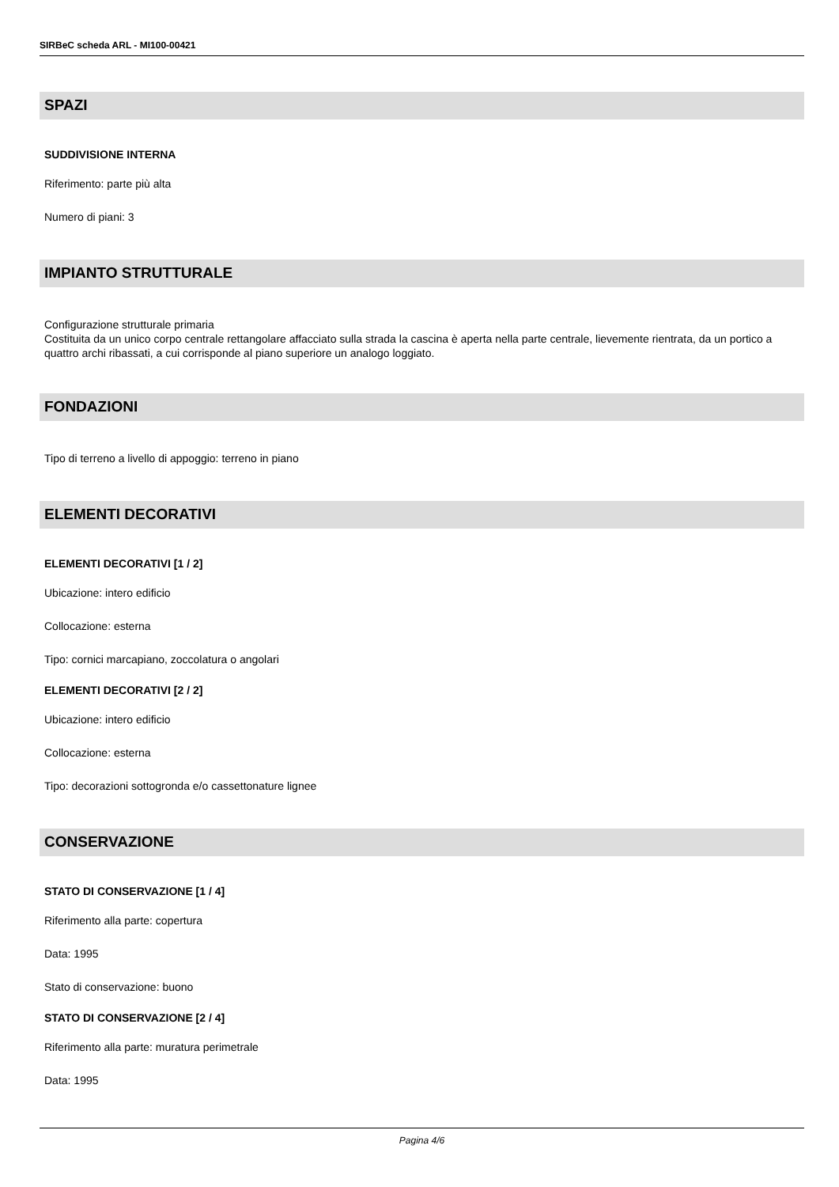SIRBeC scheda ARL - MI100-00421
SPAZI
SUDDIVISIONE INTERNA
Riferimento: parte più alta
Numero di piani: 3
IMPIANTO STRUTTURALE
Configurazione strutturale primaria
Costituita da un unico corpo centrale rettangolare affacciato sulla strada la cascina è aperta nella parte centrale, lievemente rientrata, da un portico a quattro archi ribassati, a cui corrisponde al piano superiore un analogo loggiato.
FONDAZIONI
Tipo di terreno a livello di appoggio: terreno in piano
ELEMENTI DECORATIVI
ELEMENTI DECORATIVI [1 / 2]
Ubicazione: intero edificio
Collocazione: esterna
Tipo: cornici marcapiano, zoccolatura o angolari
ELEMENTI DECORATIVI [2 / 2]
Ubicazione: intero edificio
Collocazione: esterna
Tipo: decorazioni sottogronda e/o cassettonature lignee
CONSERVAZIONE
STATO DI CONSERVAZIONE [1 / 4]
Riferimento alla parte: copertura
Data: 1995
Stato di conservazione: buono
STATO DI CONSERVAZIONE [2 / 4]
Riferimento alla parte: muratura perimetrale
Data: 1995
Pagina 4/6